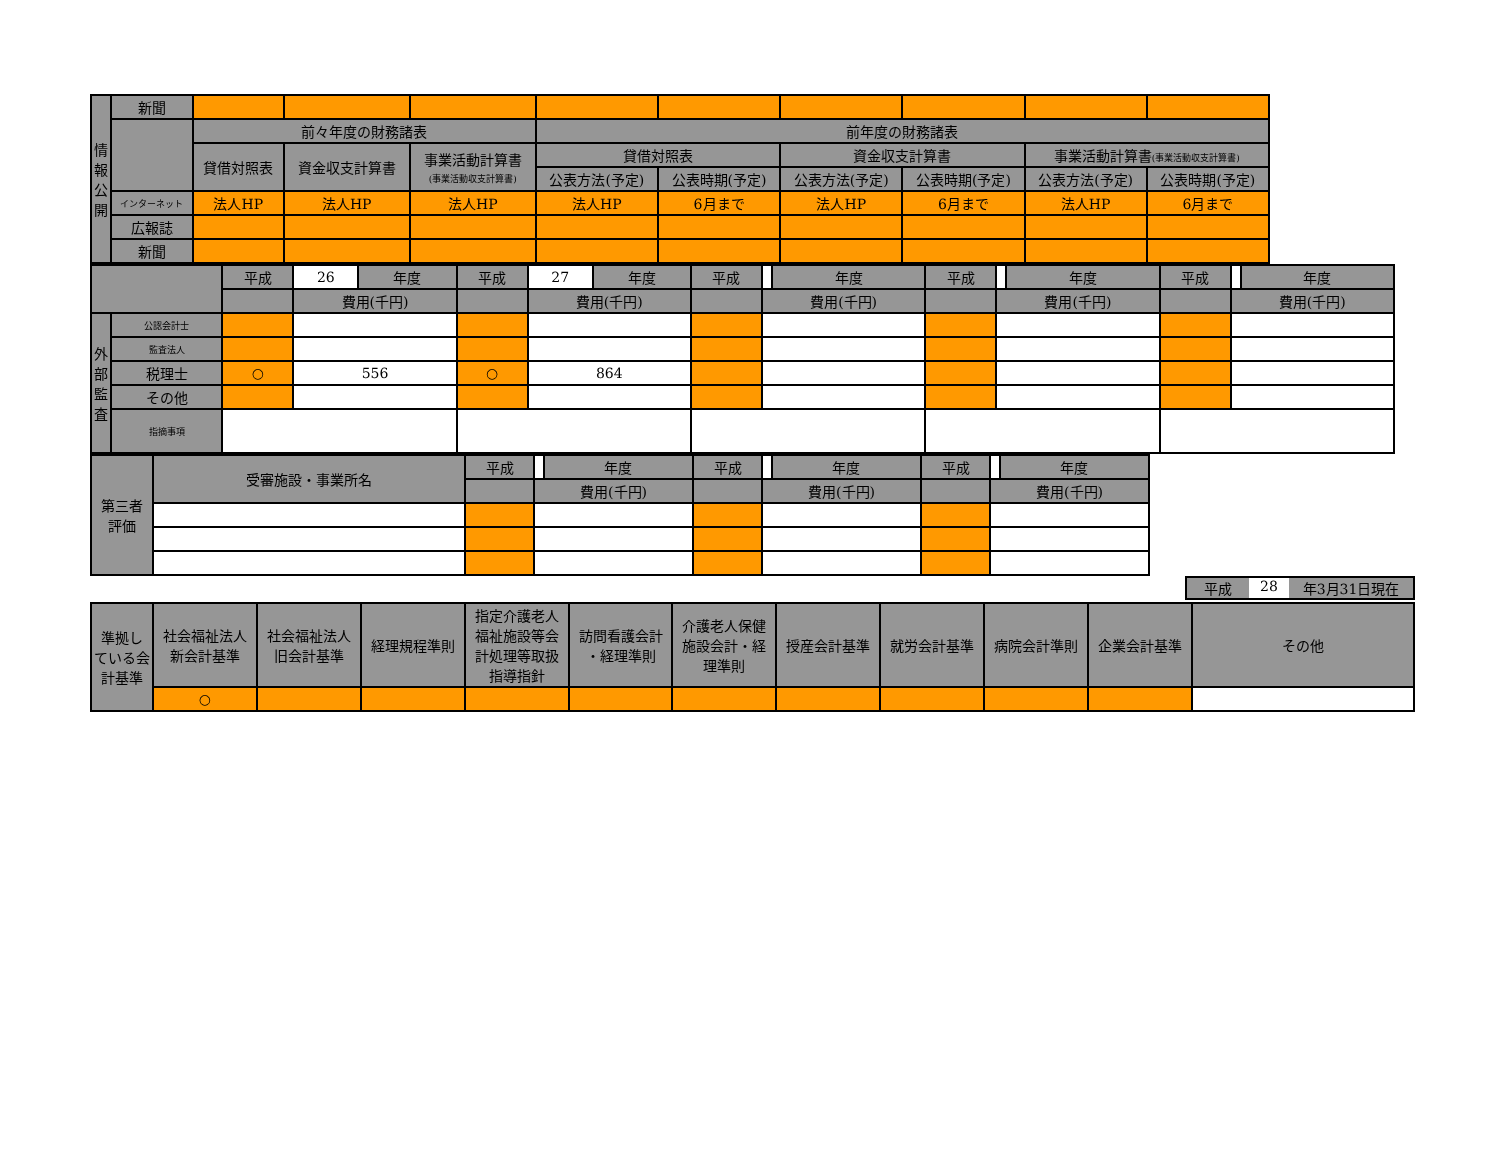| 情 報 公 開 | 新聞 | | | | | | | | | |
| | | 前々年度の財務諸表 | | | 前年度の財務諸表 | | | | | |
| | | 貸借対照表 | 資金収支計算書 | 事業活動計算書 (事業活動収支計算書) | 貸借対照表 | | 資金収支計算書 | | 事業活動計算書 (事業活動収支計算書) | |
| | | | | | 公表方法(予定) | 公表時期(予定) | 公表方法(予定) | 公表時期(予定) | 公表方法(予定) | 公表時期(予定) |
| | インターネット | 法人HP | 法人HP | 法人HP | 法人HP | 6月まで | 法人HP | 6月まで | 法人HP | 6月まで |
| | 広報誌 | | | | | | | | | |
| | 新聞 | | | | | | | | | |
| | | 平成 | 26 | 年度 | 平成 | 27 | 年度 | 平成 | | 年度 | 平成 | | 年度 | 平成 | | 年度 |
| | | | 費用(千円) | | | 費用(千円) | | | 費用(千円) | | | 費用(千円) | | | 費用(千円) | |
| 外 部 監 査 | 公認会計士 | | | | | | | | | | | | | | | |
| | 監査法人 | | | | | | | | | | | | | | | |
| | 税理士 | ○ | 556 | | ○ | 864 | | | | | | | | | | |
| | その他 | | | | | | | | | | | | | | | |
| | 指摘事項 | | | | | | | | | | | | | | | |
| 第三者 評価 | 受審施設・事業所名 | 平成 | | 年度 | 平成 | | 年度 | 平成 | | 年度 |
| | | | 費用(千円) | | | 費用(千円) | | | 費用(千円) | |
平成 28 年3月31日現在
| 準拠し ている会 計基準 | 社会福祉法人 新会計基準 | 社会福祉法人 旧会計基準 | 経理規程準則 | 指定介護老人 福祉施設等会 計処理等取扱 指導指針 | 訪問看護会計 ・経理準則 | 介護老人保健 施設会計・経 理準則 | 授産会計基準 | 就労会計基準 | 病院会計準則 | 企業会計基準 | その他 |
| | ○ | | | | | | | | | | |